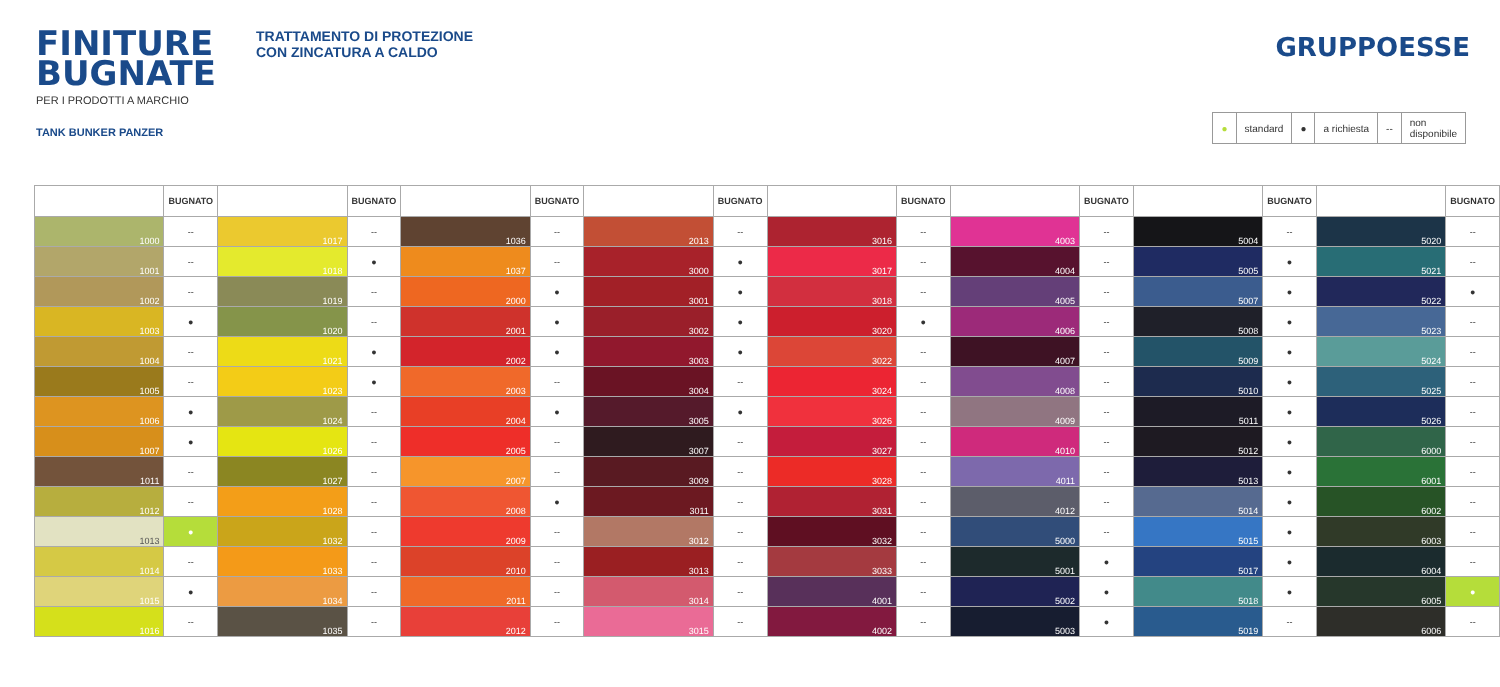FINITURE BUGNATE
PER I PRODOTTI A MARCHIO
TANK BUNKER PANZER
TRATTAMENTO DI PROTEZIONE
CON ZINCATURA A CALDO
GRUPPOESSE
| ● | standard | ● | a richiesta | -- | non disponibile |
| | BUGNATO | | BUGNATO | | BUGNATO | | BUGNATO | | BUGNATO | | BUGNATO | | BUGNATO | | BUGNATO |
| --- | --- | --- | --- | --- | --- | --- | --- | --- | --- | --- | --- | --- | --- | --- | --- |
| 1000 | -- | 1017 | -- | 1036 | -- | 2013 | -- | 3016 | -- | 4003 | -- | 5004 | -- | 5020 | -- |
| 1001 | -- | 1018 | ● | 1037 | -- | 3000 | ● | 3017 | -- | 4004 | -- | 5005 | ● | 5021 | -- |
| 1002 | -- | 1019 | -- | 2000 | ● | 3001 | ● | 3018 | -- | 4005 | -- | 5007 | ● | 5022 | ● |
| 1003 | ● | 1020 | -- | 2001 | ● | 3002 | ● | 3020 | ● | 4006 | -- | 5008 | ● | 5023 | -- |
| 1004 | -- | 1021 | ● | 2002 | ● | 3003 | ● | 3022 | -- | 4007 | -- | 5009 | ● | 5024 | -- |
| 1005 | -- | 1023 | ● | 2003 | -- | 3004 | -- | 3024 | -- | 4008 | -- | 5010 | ● | 5025 | -- |
| 1006 | ● | 1024 | -- | 2004 | ● | 3005 | ● | 3026 | -- | 4009 | -- | 5011 | ● | 5026 | -- |
| 1007 | ● | 1026 | -- | 2005 | -- | 3007 | -- | 3027 | -- | 4010 | -- | 5012 | ● | 6000 | -- |
| 1011 | -- | 1027 | -- | 2007 | -- | 3009 | -- | 3028 | -- | 4011 | -- | 5013 | ● | 6001 | -- |
| 1012 | -- | 1028 | -- | 2008 | ● | 3011 | -- | 3031 | -- | 4012 | -- | 5014 | ● | 6002 | -- |
| 1013 | ● | 1032 | -- | 2009 | -- | 3012 | -- | 3032 | -- | 5000 | -- | 5015 | ● | 6003 | -- |
| 1014 | -- | 1033 | -- | 2010 | -- | 3013 | -- | 3033 | -- | 5001 | ● | 5017 | ● | 6004 | -- |
| 1015 | ● | 1034 | -- | 2011 | -- | 3014 | -- | 4001 | -- | 5002 | ● | 5018 | ● | 6005 | ● |
| 1016 | -- | 1035 | -- | 2012 | -- | 3015 | -- | 4002 | -- | 5003 | ● | 5019 | -- | 6006 | -- |